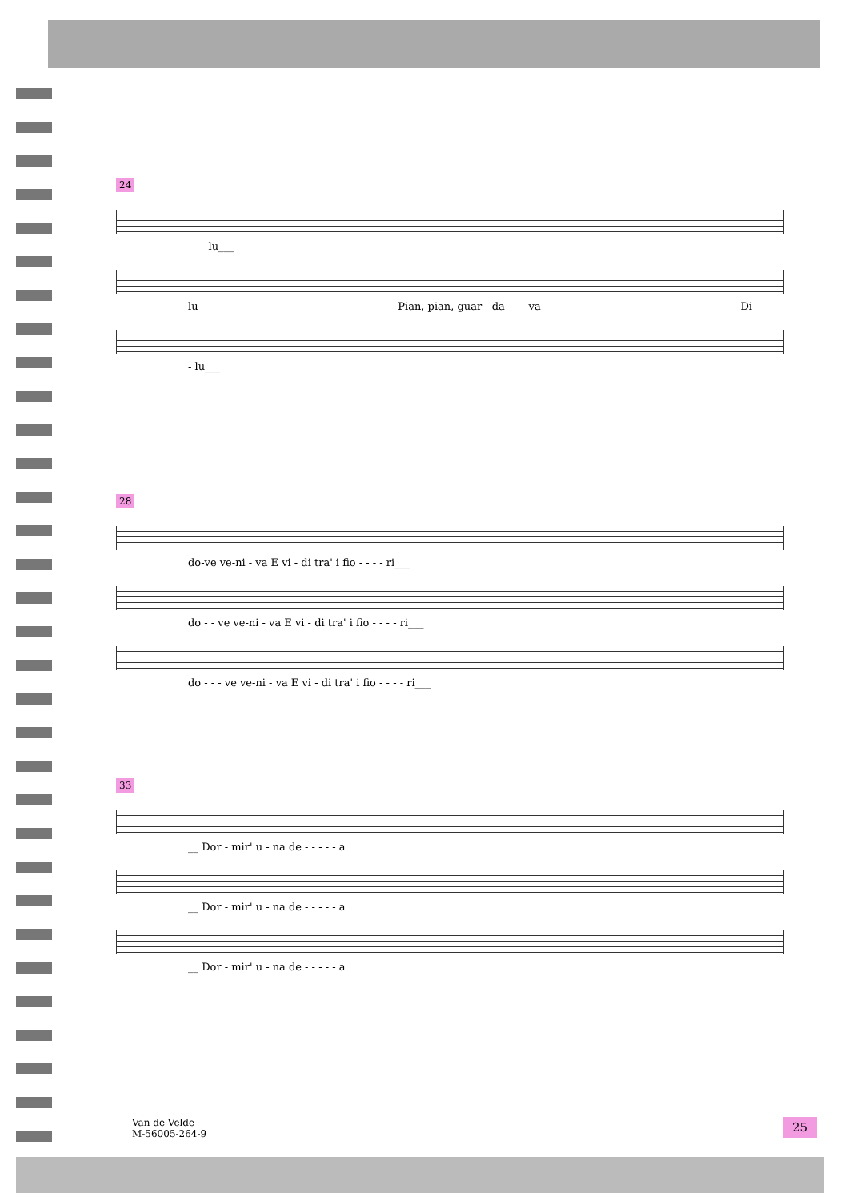24
- - - lu___
lu Pian, pian, guar - da - - - va Di
- lu___
28
do-ve ve-ni - va E vi - di tra' i fio - - - - ri___
do - - ve ve-ni - va E vi - di tra' i fio - - - - ri___
do - - - ve ve-ni - va E vi - di tra' i fio - - - - ri___
33
__ Dor - mir' u - na de - - - - - a
__ Dor - mir' u - na de - - - - - a
__ Dor - mir' u - na de - - - - - a
Van de Velde
M-56005-264-9
25